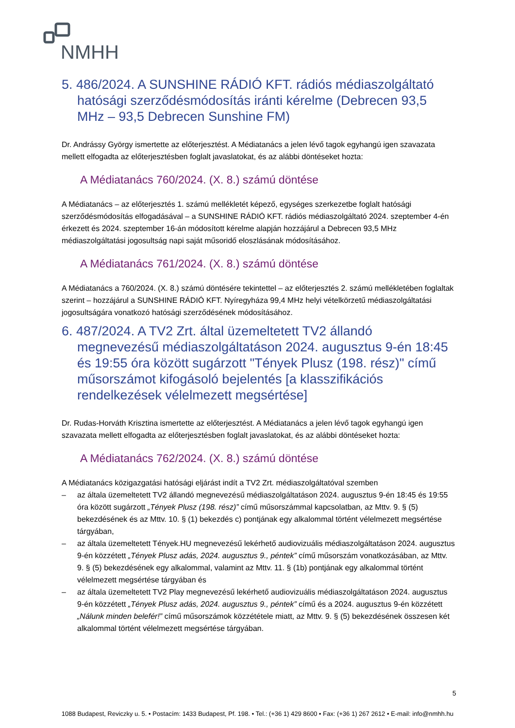NMHH
5. 486/2024. A SUNSHINE RÁDIÓ KFT. rádiós médiaszolgáltató hatósági szerződésmódosítás iránti kérelme (Debrecen 93,5 MHz – 93,5 Debrecen Sunshine FM)
Dr. Andrássy György ismertette az előterjesztést. A Médiatanács a jelen lévő tagok egyhangú igen szavazata mellett elfogadta az előterjesztésben foglalt javaslatokat, és az alábbi döntéseket hozta:
A Médiatanács 760/2024. (X. 8.) számú döntése
A Médiatanács – az előterjesztés 1. számú mellékletét képező, egységes szerkezetbe foglalt hatósági szerződésmódosítás elfogadásával – a SUNSHINE RÁDIÓ KFT. rádiós médiaszolgáltató 2024. szeptember 4-én érkezett és 2024. szeptember 16-án módosított kérelme alapján hozzájárul a Debrecen 93,5 MHz médiaszolgáltatási jogosultság napi saját műsoridő eloszlásának módosításához.
A Médiatanács 761/2024. (X. 8.) számú döntése
A Médiatanács a 760/2024. (X. 8.) számú döntésére tekintettel – az előterjesztés 2. számú mellékletében foglaltak szerint – hozzájárul a SUNSHINE RÁDIÓ KFT. Nyíregyháza 99,4 MHz helyi vételkörzetű médiaszolgáltatási jogosultságára vonatkozó hatósági szerződésének módosításához.
6. 487/2024. A TV2 Zrt. által üzemeltetett TV2 állandó megnevezésű médiaszolgáltatáson 2024. augusztus 9-én 18:45 és 19:55 óra között sugárzott "Tények Plusz (198. rész)" című műsorszámot kifogásoló bejelentés [a klasszifikációs rendelkezések vélelmezett megsértése]
Dr. Rudas-Horváth Krisztina ismertette az előterjesztést. A Médiatanács a jelen lévő tagok egyhangú igen szavazata mellett elfogadta az előterjesztésben foglalt javaslatokat, és az alábbi döntéseket hozta:
A Médiatanács 762/2024. (X. 8.) számú döntése
A Médiatanács közigazgatási hatósági eljárást indít a TV2 Zrt. médiaszolgáltatóval szemben
– az általa üzemeltetett TV2 állandó megnevezésű médiaszolgáltatáson 2024. augusztus 9-én 18:45 és 19:55 óra között sugárzott „Tények Plusz (198. rész)” című műsorszámmal kapcsolatban, az Mttv. 9. § (5) bekezdésének és az Mttv. 10. § (1) bekezdés c) pontjának egy alkalommal történt vélelmezett megsértése tárgyában,
– az általa üzemeltetett Tények.HU megnevezésű lekérhető audiovizuális médiaszolgáltatáson 2024. augusztus 9-én közzétett „Tények Plusz adás, 2024. augusztus 9., péntek” című műsorszám vonatkozásában, az Mttv. 9. § (5) bekezdésének egy alkalommal, valamint az Mttv. 11. § (1b) pontjának egy alkalommal történt vélelmezett megsértése tárgyában és
– az általa üzemeltetett TV2 Play megnevezésű lekérhető audiovizuális médiaszolgáltatáson 2024. augusztus 9-én közzétett „Tények Plusz adás, 2024. augusztus 9., péntek” című és a 2024. augusztus 9-én közzétett „Nálunk minden belefér!” című műsorszámok közzététele miatt, az Mttv. 9. § (5) bekezdésének összesen két alkalommal történt vélelmezett megsértése tárgyában.
5
1088 Budapest, Reviczky u. 5. • Postacím: 1433 Budapest, Pf. 198. • Tel.: (+36 1) 429 8600 • Fax: (+36 1) 267 2612 • E-mail: info@nmhh.hu